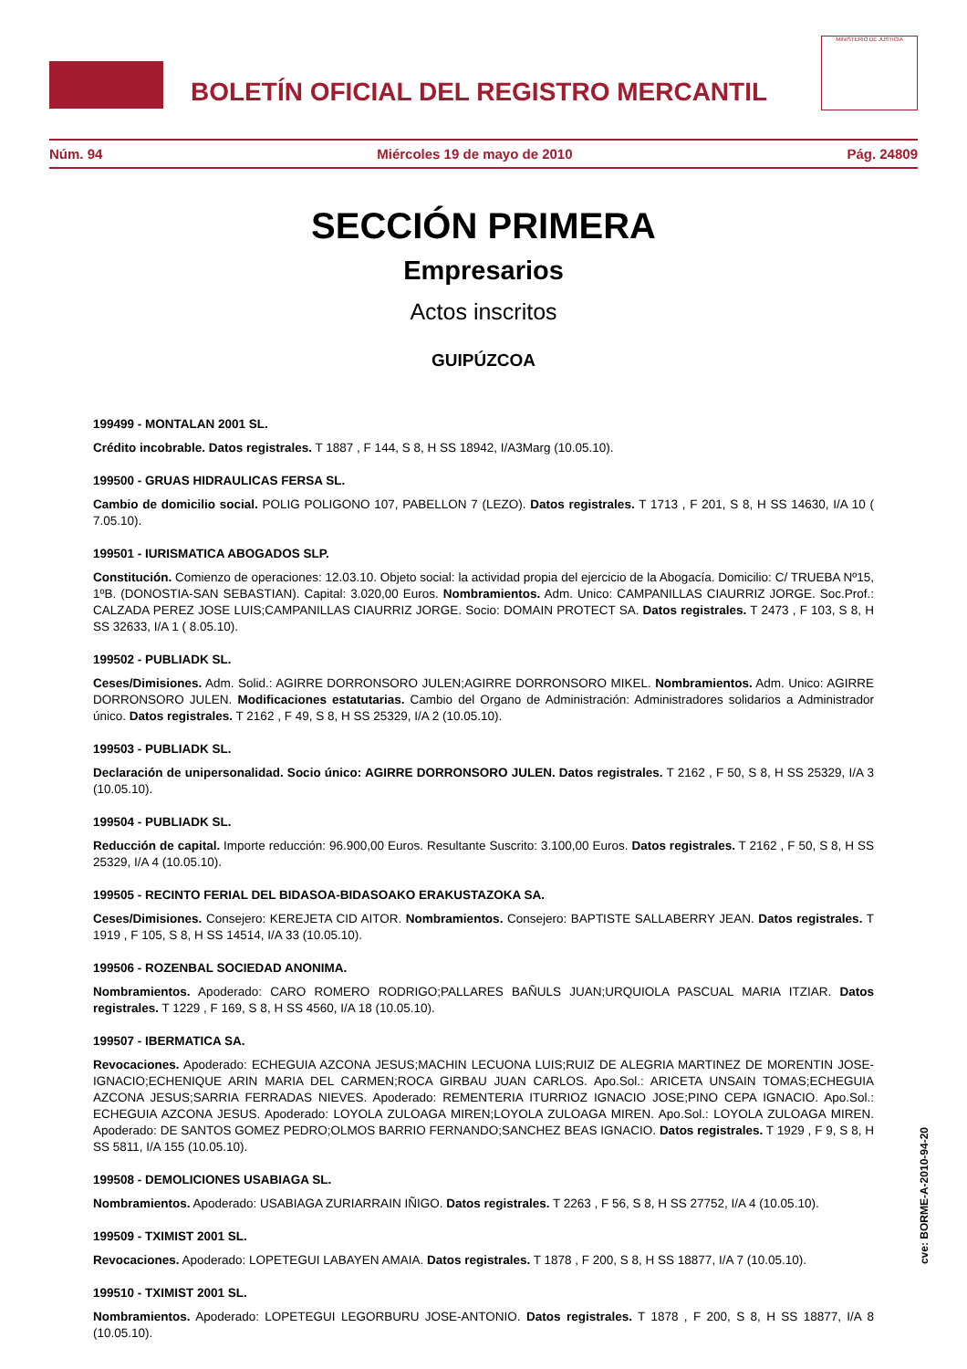BOLETÍN OFICIAL DEL REGISTRO MERCANTIL
MINISTERIO DE JUSTICIA
Núm. 94 Miércoles 19 de mayo de 2010 Pág. 24809
SECCIÓN PRIMERA
Empresarios
Actos inscritos
GUIPÚZCOA
199499 - MONTALAN 2001 SL.
Crédito incobrable. Datos registrales. T 1887 , F 144, S 8, H SS 18942, I/A3Marg (10.05.10).
199500 - GRUAS HIDRAULICAS FERSA SL.
Cambio de domicilio social. POLIG POLIGONO 107, PABELLON 7 (LEZO). Datos registrales. T 1713 , F 201, S 8, H SS 14630, I/A 10 ( 7.05.10).
199501 - IURISMATICA ABOGADOS SLP.
Constitución. Comienzo de operaciones: 12.03.10. Objeto social: la actividad propia del ejercicio de la Abogacía. Domicilio: C/ TRUEBA Nº15, 1ºB. (DONOSTIA-SAN SEBASTIAN). Capital: 3.020,00 Euros. Nombramientos. Adm. Unico: CAMPANILLAS CIAURRIZ JORGE. Soc.Prof.: CALZADA PEREZ JOSE LUIS;CAMPANILLAS CIAURRIZ JORGE. Socio: DOMAIN PROTECT SA. Datos registrales. T 2473 , F 103, S 8, H SS 32633, I/A 1 ( 8.05.10).
199502 - PUBLIADK SL.
Ceses/Dimisiones. Adm. Solid.: AGIRRE DORRONSORO JULEN;AGIRRE DORRONSORO MIKEL. Nombramientos. Adm. Unico: AGIRRE DORRONSORO JULEN. Modificaciones estatutarias. Cambio del Organo de Administración: Administradores solidarios a Administrador único. Datos registrales. T 2162 , F 49, S 8, H SS 25329, I/A 2 (10.05.10).
199503 - PUBLIADK SL.
Declaración de unipersonalidad. Socio único: AGIRRE DORRONSORO JULEN. Datos registrales. T 2162 , F 50, S 8, H SS 25329, I/A 3 (10.05.10).
199504 - PUBLIADK SL.
Reducción de capital. Importe reducción: 96.900,00 Euros. Resultante Suscrito: 3.100,00 Euros. Datos registrales. T 2162 , F 50, S 8, H SS 25329, I/A 4 (10.05.10).
199505 - RECINTO FERIAL DEL BIDASOA-BIDASOAKO ERAKUSTAZOKA SA.
Ceses/Dimisiones. Consejero: KEREJETA CID AITOR. Nombramientos. Consejero: BAPTISTE SALLABERRY JEAN. Datos registrales. T 1919 , F 105, S 8, H SS 14514, I/A 33 (10.05.10).
199506 - ROZENBAL SOCIEDAD ANONIMA.
Nombramientos. Apoderado: CARO ROMERO RODRIGO;PALLARES BAÑULS JUAN;URQUIOLA PASCUAL MARIA ITZIAR. Datos registrales. T 1229 , F 169, S 8, H SS 4560, I/A 18 (10.05.10).
199507 - IBERMATICA SA.
Revocaciones. Apoderado: ECHEGUIA AZCONA JESUS;MACHIN LECUONA LUIS;RUIZ DE ALEGRIA MARTINEZ DE MORENTIN JOSE-IGNACIO;ECHENIQUE ARIN MARIA DEL CARMEN;ROCA GIRBAU JUAN CARLOS. Apo.Sol.: ARICETA UNSAIN TOMAS;ECHEGUIA AZCONA JESUS;SARRIA FERRADAS NIEVES. Apoderado: REMENTERIA ITURRIOZ IGNACIO JOSE;PINO CEPA IGNACIO. Apo.Sol.: ECHEGUIA AZCONA JESUS. Apoderado: LOYOLA ZULOAGA MIREN;LOYOLA ZULOAGA MIREN. Apo.Sol.: LOYOLA ZULOAGA MIREN. Apoderado: DE SANTOS GOMEZ PEDRO;OLMOS BARRIO FERNANDO;SANCHEZ BEAS IGNACIO. Datos registrales. T 1929 , F 9, S 8, H SS 5811, I/A 155 (10.05.10).
199508 - DEMOLICIONES USABIAGA SL.
Nombramientos. Apoderado: USABIAGA ZURIARRAIN IÑIGO. Datos registrales. T 2263 , F 56, S 8, H SS 27752, I/A 4 (10.05.10).
199509 - TXIMIST 2001 SL.
Revocaciones. Apoderado: LOPETEGUI LABAYEN AMAIA. Datos registrales. T 1878 , F 200, S 8, H SS 18877, I/A 7 (10.05.10).
199510 - TXIMIST 2001 SL.
Nombramientos. Apoderado: LOPETEGUI LEGORBURU JOSE-ANTONIO. Datos registrales. T 1878 , F 200, S 8, H SS 18877, I/A 8 (10.05.10).
cve: BORME-A-2010-94-20